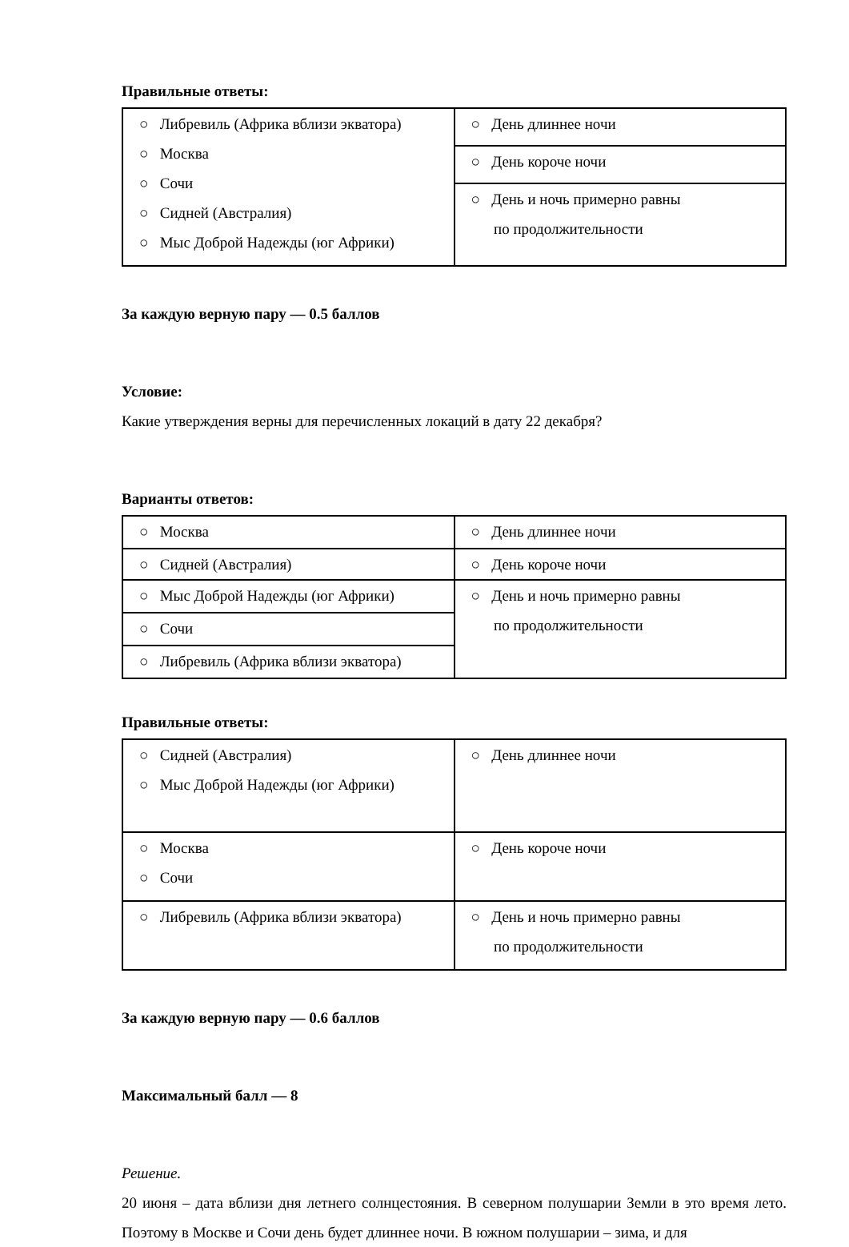Правильные ответы:
| ○ Либревиль (Африка вблизи экватора) ○ Москва ○ Сочи ○ Сидней (Австралия) ○ Мыс Доброй Надежды (юг Африки) | ○ День длиннее ночи |
| | ○ День короче ночи |
| | ○ День и ночь примерно равны по продолжительности |
За каждую верную пару — 0.5 баллов
Условие:
Какие утверждения верны для перечисленных локаций в дату 22 декабря?
Варианты ответов:
| ○ Москва | ○ День длиннее ночи |
| ○ Сидней (Австралия) | ○ День короче ночи |
| ○ Мыс Доброй Надежды (юг Африки) | ○ День и ночь примерно равны по продолжительности |
| ○ Сочи | |
| ○ Либревиль (Африка вблизи экватора) | |
Правильные ответы:
| ○ Сидней (Австралия) ○ Мыс Доброй Надежды (юг Африки) | ○ День длиннее ночи |
| ○ Москва ○ Сочи | ○ День короче ночи |
| ○ Либревиль (Африка вблизи экватора) | ○ День и ночь примерно равны по продолжительности |
За каждую верную пару — 0.6 баллов
Максимальный балл — 8
Решение.
20 июня – дата вблизи дня летнего солнцестояния. В северном полушарии Земли в это время лето. Поэтому в Москве и Сочи день будет длиннее ночи. В южном полушарии – зима, и для